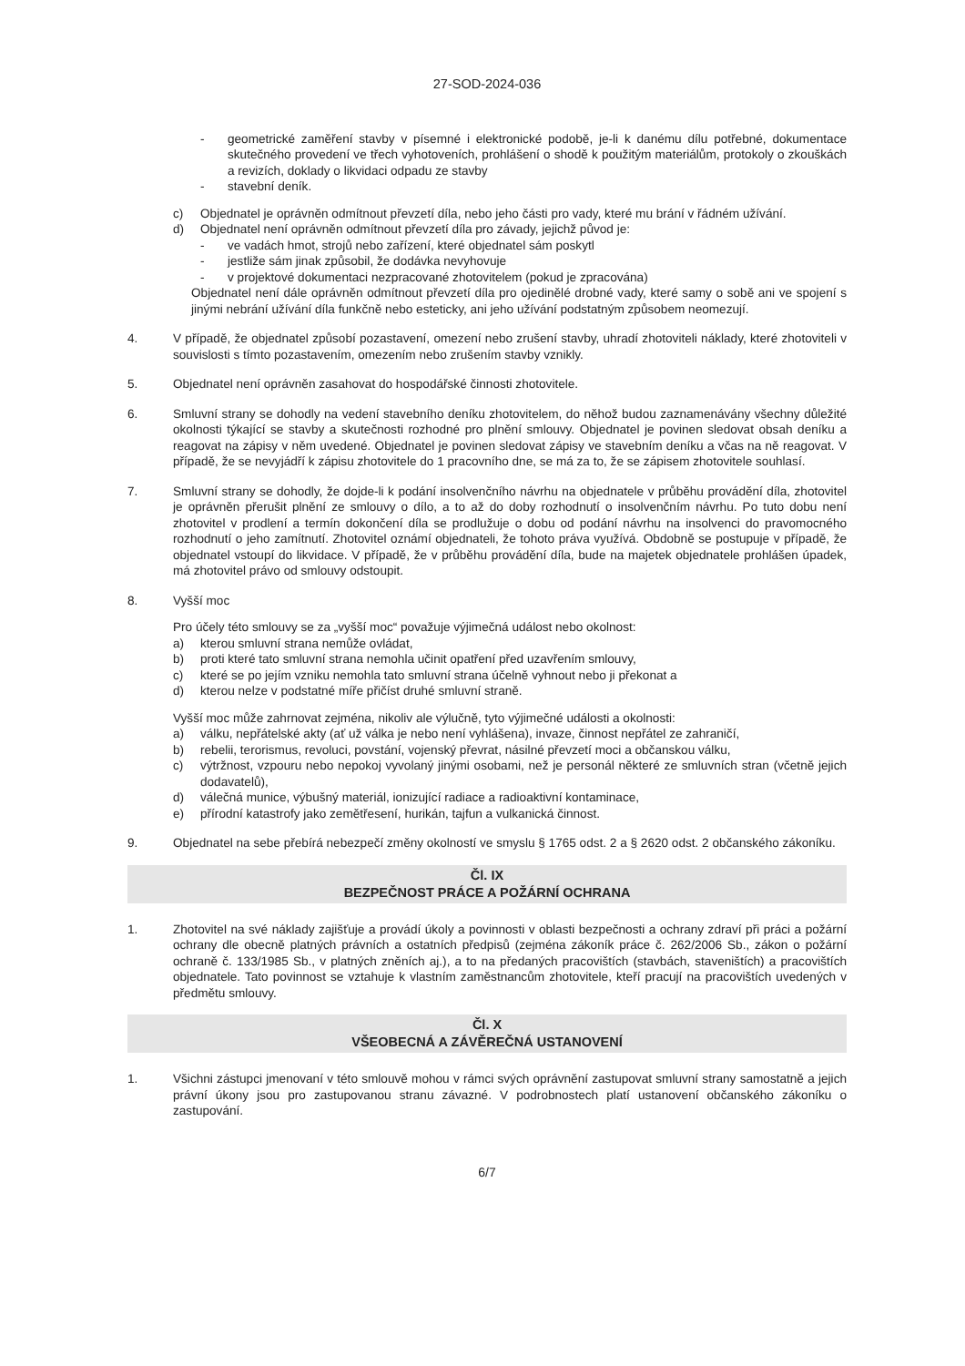27-SOD-2024-036
- geometrické zaměření stavby v písemné i elektronické podobě, je-li k danému dílu potřebné, dokumentace skutečného provedení ve třech vyhotoveních, prohlášení o shodě k použitým materiálům, protokoly o zkouškách a revizích, doklady o likvidaci odpadu ze stavby
- stavební deník.
c) Objednatel je oprávněn odmítnout převzetí díla, nebo jeho části pro vady, které mu brání v řádném užívání.
d) Objednatel není oprávněn odmítnout převzetí díla pro závady, jejichž původ je:
- ve vadách hmot, strojů nebo zařízení, které objednatel sám poskytl
- jestliže sám jinak způsobil, že dodávka nevyhovuje
- v projektové dokumentaci nezpracované zhotovitelem (pokud je zpracována)
Objednatel není dále oprávněn odmítnout převzetí díla pro ojedinělé drobné vady, které samy o sobě ani ve spojení s jinými nebrání užívání díla funkčně nebo esteticky, ani jeho užívání podstatným způsobem neomezují.
4. V případě, že objednatel způsobí pozastavení, omezení nebo zrušení stavby, uhradí zhotoviteli náklady, které zhotoviteli v souvislosti s tímto pozastavením, omezením nebo zrušením stavby vznikly.
5. Objednatel není oprávněn zasahovat do hospodářské činnosti zhotovitele.
6. Smluvní strany se dohodly na vedení stavebního deníku zhotovitelem, do něhož budou zaznamenávány všechny důležité okolnosti týkající se stavby a skutečnosti rozhodné pro plnění smlouvy. Objednatel je povinen sledovat obsah deníku a reagovat na zápisy v něm uvedené. Objednatel je povinen sledovat zápisy ve stavebním deníku a včas na ně reagovat. V případě, že se nevyjádří k zápisu zhotovitele do 1 pracovního dne, se má za to, že se zápisem zhotovitele souhlasí.
7. Smluvní strany se dohodly, že dojde-li k podání insolvenčního návrhu na objednatele v průběhu provádění díla, zhotovitel je oprávněn přerušit plnění ze smlouvy o dílo, a to až do doby rozhodnutí o insolvenčním návrhu. Po tuto dobu není zhotovitel v prodlení a termín dokončení díla se prodlužuje o dobu od podání návrhu na insolvenci do pravomocného rozhodnutí o jeho zamítnutí. Zhotovitel oznámí objednateli, že tohoto práva využívá. Obdobně se postupuje v případě, že objednatel vstoupí do likvidace. V případě, že v průběhu provádění díla, bude na majetek objednatele prohlášen úpadek, má zhotovitel právo od smlouvy odstoupit.
8. Vyšší moc
Pro účely této smlouvy se za „vyšší moc“ považuje výjimečná událost nebo okolnost:
a) kterou smluvní strana nemůže ovládat,
b) proti které tato smluvní strana nemohla učinit opatření před uzavřením smlouvy,
c) které se po jejím vzniku nemohla tato smluvní strana účelně vyhnout nebo ji překonat a
d) kterou nelze v podstatné míře přičíst druhé smluvní straně.
Vyšší moc může zahrnovat zejména, nikoliv ale výlučně, tyto výjimečné události a okolnosti:
a) válku, nepřátelské akty (ať už válka je nebo není vyhlášena), invaze, činnost nepřátel ze zahraničí,
b) rebelii, terorismus, revoluci, povstání, vojenský převrat, násilné převzetí moci a občanskou válku,
c) výtržnost, vzpouru nebo nepokoj vyvolaný jinými osobami, než je personál některé ze smluvních stran (včetně jejich dodavatelů),
d) válečná munice, výbušný materiál, ionizující radiace a radioaktivní kontaminace,
e) přírodní katastrofy jako zemětřesení, hurikán, tajfun a vulkanická činnost.
9. Objednatel na sebe přebírá nebezpečí změny okolností ve smyslu § 1765 odst. 2 a § 2620 odst. 2 občanského zákoníku.
Čl. IX
BEZPEČNOST PRÁCE A POŽÁRNÍ OCHRANA
1. Zhotovitel na své náklady zajišťuje a provádí úkoly a povinnosti v oblasti bezpečnosti a ochrany zdraví při práci a požární ochrany dle obecně platných právních a ostatních předpisů (zejména zákoník práce č. 262/2006 Sb., zákon o požární ochraně č. 133/1985 Sb., v platných zněních aj.), a to na předaných pracovištích (stavbách, staveništích) a pracovištích objednatele. Tato povinnost se vztahuje k vlastním zaměstnancům zhotovitele, kteří pracují na pracovištích uvedených v předmětu smlouvy.
Čl. X
VŠEOBECNÁ A ZÁVĚREČNÁ USTANOVENÍ
1. Všichni zástupci jmenovaní v této smlouvě mohou v rámci svých oprávnění zastupovat smluvní strany samostatně a jejich právní úkony jsou pro zastupovanou stranu závazné. V podrobnostech platí ustanovení občanského zákoníku o zastupování.
6/7